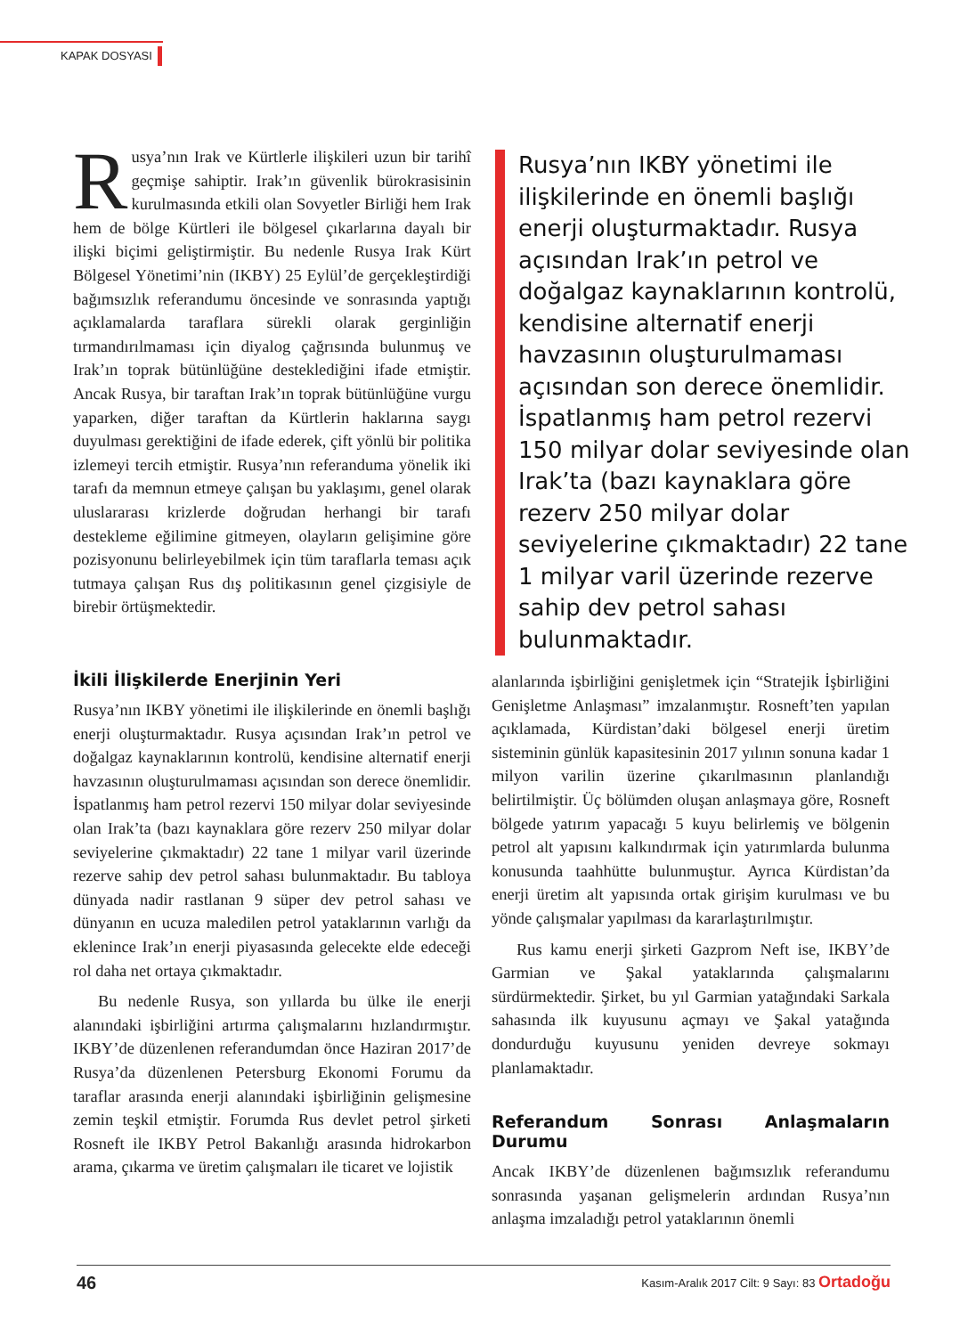KAPAK DOSYASI
Rusya’nın Irak ve Kürtlerle ilişkileri uzun bir tarihî geçmişe sahiptir. Irak’ın güvenlik bürokrasisinin kurulmasında etkili olan Sovyetler Birliği hem Irak hem de bölge Kürtleri ile bölgesel çıkarlarına dayalı bir ilişki biçimi geliştirmiştir. Bu nedenle Rusya Irak Kürt Bölgesel Yönetimi’nin (IKBY) 25 Eylül’de gerçekleştirdiği bağımsızlık referandumu öncesinde ve sonrasında yaptığı açıklamalarda taraflara sürekli olarak gerginliğin tırmandırılmaması için diyalog çağrısında bulunmuş ve Irak’ın toprak bütünlüğüne desteklediğini ifade etmiştir. Ancak Rusya, bir taraftan Irak’ın toprak bütünlüğüne vurgu yaparken, diğer taraftan da Kürtlerin haklarına saygı duyulması gerektiğini de ifade ederek, çift yönlü bir politika izlemeyi tercih etmiştir. Rusya’nın referanduma yönelik iki tarafı da memnun etmeye çalışan bu yaklaşımı, genel olarak uluslararası krizlerde doğrudan herhangi bir tarafı destekleme eğilimine gitmeyen, olayların gelişimine göre pozisyonunu belirleyebilmek için tüm taraflarla teması açık tutmaya çalışan Rus dış politikasının genel çizgisiyle de birebir örtüşmektedir.
Rusya’nın IKBY yönetimi ile ilişkilerinde en önemli başlığı enerji oluşturmaktadır. Rusya açısından Irak’ın petrol ve doğalgaz kaynaklarının kontrolü, kendisine alternatif enerji havzasının oluşturulmaması açısından son derece önemlidir. İspatlanmış ham petrol rezervi 150 milyar dolar seviyesinde olan Irak’ta (bazı kaynaklara göre rezerv 250 milyar dolar seviyelerine çıkmaktadır) 22 tane 1 milyar varil üzerinde rezerve sahip dev petrol sahası bulunmaktadır.
İkili İlişkilerde Enerjinin Yeri
Rusya’nın IKBY yönetimi ile ilişkilerinde en önemli başlığı enerji oluşturmaktadır. Rusya açısından Irak’ın petrol ve doğalgaz kaynaklarının kontrolü, kendisine alternatif enerji havzasının oluşturulmaması açısından son derece önemlidir. İspatlanmış ham petrol rezervi 150 milyar dolar seviyesinde olan Irak’ta (bazı kaynaklara göre rezerv 250 milyar dolar seviyelerine çıkmaktadır) 22 tane 1 milyar varil üzerinde rezerve sahip dev petrol sahası bulunmaktadır. Bu tabloya dünyada nadir rastlanan 9 süper dev petrol sahası ve dünyanın en ucuza maledilen petrol yataklarının varlığı da eklenince Irak’ın enerji piyasasında gelecekte elde edeceği rol daha net ortaya çıkmaktadır.
Bu nedenle Rusya, son yıllarda bu ülke ile enerji alanındaki işbirliğini artırma çalışmalarını hızlandırmıştır. IKBY’de düzenlenen referandumdan önce Haziran 2017’de Rusya’da düzenlenen Petersburg Ekonomi Forumu da taraflar arasında enerji alanındaki işbirliğinin gelişmesine zemin teşkil etmiştir. Forumda Rus devlet petrol şirketi Rosneft ile IKBY Petrol Bakanlığı arasında hidrokarbon arama, çıkarma ve üretim çalışmaları ile ticaret ve lojistik
alanlarında işbirliğini genişletmek için “Stratejik İşbirliğini Genişletme Anlaşması” imzalanmıştır. Rosneft’ten yapılan açıklamada, Kürdistan’daki bölgesel enerji üretim sisteminin günlük kapasitesinin 2017 yılının sonuna kadar 1 milyon varilin üzerine çıkarılmasının planlandığı belirtilmiştir. Üç bölümden oluşan anlaşmaya göre, Rosneft bölgede yatırım yapacağı 5 kuyu belirlemiş ve bölgenin petrol alt yapısını kalkındırmak için yatırımlarda bulunma konusunda taahhütte bulunmuştur. Ayrıca Kürdistan’da enerji üretim alt yapısında ortak girişim kurulması ve bu yönde çalışmalar yapılması da kararlaştırılmıştır.
Rus kamu enerji şirketi Gazprom Neft ise, IKBY’de Garmian ve Şakal yataklarında çalışmalarını sürdürmektedir. Şirket, bu yıl Garmian yatağındaki Sarkala sahasında ilk kuyusunu açmayı ve Şakal yatağında dondurduğu kuyusunu yeniden devreye sokmayı planlamaktadır.
Referandum Sonrası Anlaşmaların Durumu
Ancak IKBY’de düzenlenen bağımsızlık referandumu sonrasında yaşanan gelişmelerin ardından Rusya’nın anlaşma imzaladığı petrol yataklarının önemli
46 Kasım-Aralık 2017 Cilt: 9 Sayı: 83 Ortadoğu